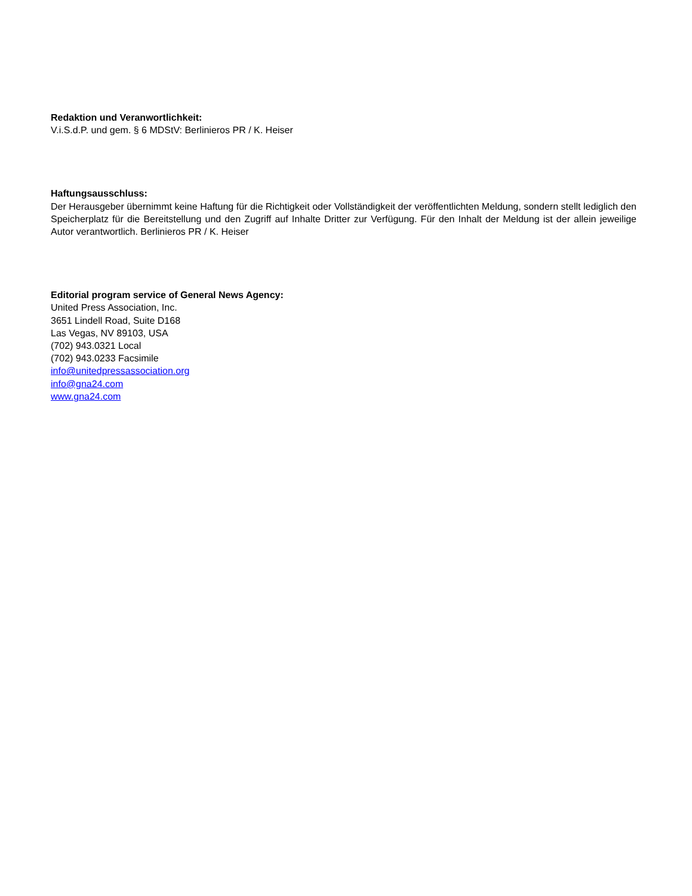Redaktion und Veranwortlichkeit:
V.i.S.d.P. und gem. § 6 MDStV: Berlinieros PR / K. Heiser
Haftungsausschluss:
Der Herausgeber übernimmt keine Haftung für die Richtigkeit oder Vollständigkeit der veröffentlichten Meldung, sondern stellt lediglich den Speicherplatz für die Bereitstellung und den Zugriff auf Inhalte Dritter zur Verfügung. Für den Inhalt der Meldung ist der allein jeweilige Autor verantwortlich. Berlinieros PR / K. Heiser
Editorial program service of General News Agency:
United Press Association, Inc.
3651 Lindell Road, Suite D168
Las Vegas, NV 89103, USA
(702) 943.0321 Local
(702) 943.0233 Facsimile
info@unitedpressassociation.org
info@gna24.com
www.gna24.com